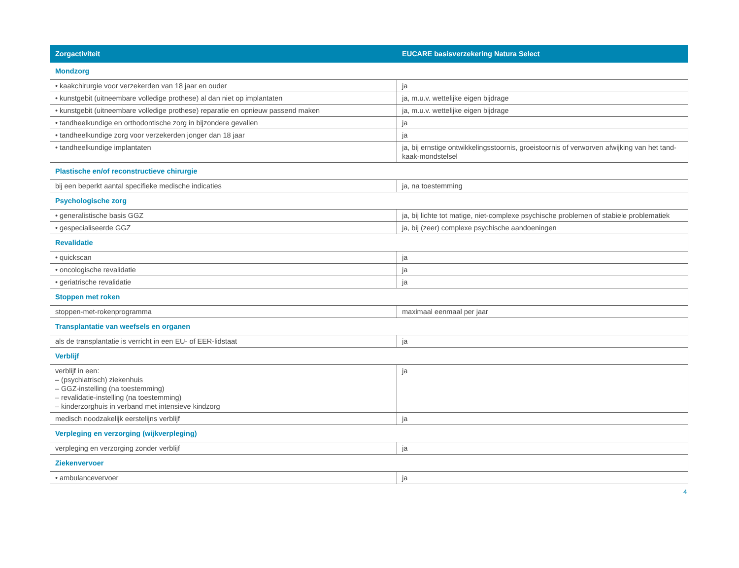| Zorgactiviteit | EUCARE basisverzekering Natura Select |
| --- | --- |
| Mondzorg | |
| • kaakchirurgie voor verzekerden van 18 jaar en ouder | ja |
| • kunstgebit (uitneembare volledige prothese) al dan niet op implantaten | ja, m.u.v. wettelijke eigen bijdrage |
| • kunstgebit (uitneembare volledige prothese) reparatie en opnieuw passend maken | ja, m.u.v. wettelijke eigen bijdrage |
| • tandheelkundige en orthodontische zorg in bijzondere gevallen | ja |
| • tandheelkundige zorg voor verzekerden jonger dan 18 jaar | ja |
| • tandheelkundige implantaten | ja, bij ernstige ontwikkelingsstoornis, groeistoornis of verworven afwijking van het tand-kaak-mondstelsel |
| Plastische en/of reconstructieve chirurgie | |
| bij een beperkt aantal specifieke medische indicaties | ja, na toestemming |
| Psychologische zorg | |
| • generalistische basis GGZ | ja, bij lichte tot matige, niet-complexe psychische problemen of stabiele problematiek |
| • gespecialiseerde GGZ | ja, bij (zeer) complexe psychische aandoeningen |
| Revalidatie | |
| • quickscan | ja |
| • oncologische revalidatie | ja |
| • geriatrische revalidatie | ja |
| Stoppen met roken | |
| stoppen-met-rokenprogramma | maximaal eenmaal per jaar |
| Transplantatie van weefsels en organen | |
| als de transplantatie is verricht in een EU- of EER-lidstaat | ja |
| Verblijf | |
| verblijf in een: – (psychiatrisch) ziekenhuis – GGZ-instelling (na toestemming) – revalidatie-instelling (na toestemming) – kinderzorghuis in verband met intensieve kindzorg | ja |
| medisch noodzakelijk eerstelijns verblijf | ja |
| Verpleging en verzorging (wijkverpleging) | |
| verpleging en verzorging zonder verblijf | ja |
| Ziekenvervoer | |
| • ambulancevervoer | ja |
4